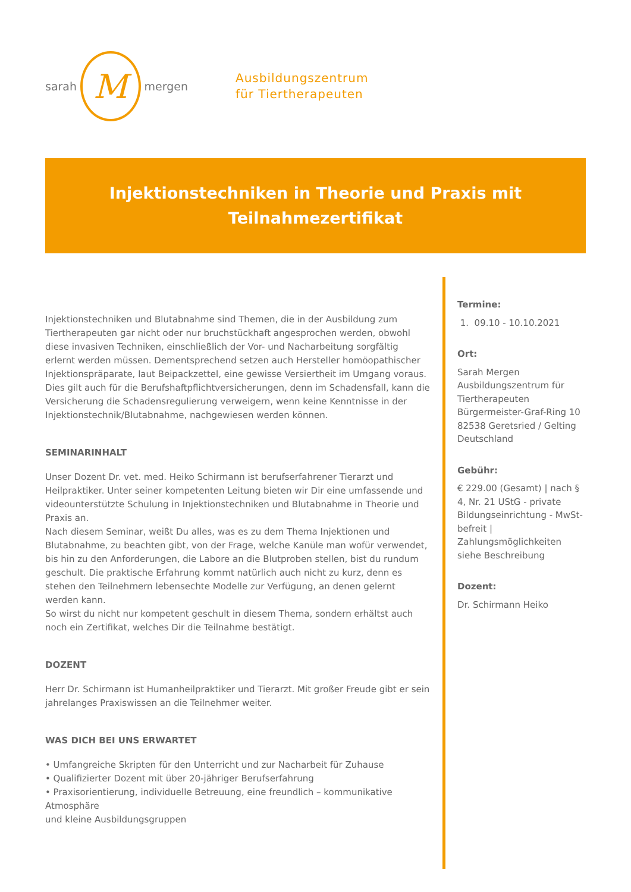sarah M mergen
Ausbildungszentrum
für Tiertherapeuten
Injektionstechniken in Theorie und Praxis mit Teilnahmezertifikat
Injektionstechniken und Blutabnahme sind Themen, die in der Ausbildung zum Tiertherapeuten gar nicht oder nur bruchstückhaft angesprochen werden, obwohl diese invasiven Techniken, einschließlich der Vor- und Nacharbeitung sorgfältig erlernt werden müssen. Dementsprechend setzen auch Hersteller homöopathischer Injektionspräparate, laut Beipackzettel, eine gewisse Versiertheit im Umgang voraus. Dies gilt auch für die Berufshaftpflichtversicherungen, denn im Schadensfall, kann die Versicherung die Schadensregulierung verweigern, wenn keine Kenntnisse in der Injektionstechnik/Blutabnahme, nachgewiesen werden können.
SEMINARINHALT
Unser Dozent Dr. vet. med. Heiko Schirmann ist berufserfahrener Tierarzt und Heilpraktiker. Unter seiner kompetenten Leitung bieten wir Dir eine umfassende und videounterstützte Schulung in Injektionstechniken und Blutabnahme in Theorie und Praxis an.
Nach diesem Seminar, weißt Du alles, was es zu dem Thema Injektionen und Blutabnahme, zu beachten gibt, von der Frage, welche Kanüle man wofür verwendet, bis hin zu den Anforderungen, die Labore an die Blutproben stellen, bist du rundum geschult. Die praktische Erfahrung kommt natürlich auch nicht zu kurz, denn es stehen den Teilnehmern lebensechte Modelle zur Verfügung, an denen gelernt werden kann.
So wirst du nicht nur kompetent geschult in diesem Thema, sondern erhältst auch noch ein Zertifikat, welches Dir die Teilnahme bestätigt.
DOZENT
Herr Dr. Schirmann ist Humanheilpraktiker und Tierarzt. Mit großer Freude gibt er sein jahrelanges Praxiswissen an die Teilnehmer weiter.
WAS DICH BEI UNS ERWARTET
• Umfangreiche Skripten für den Unterricht und zur Nacharbeit für Zuhause
• Qualifizierter Dozent mit über 20-jähriger Berufserfahrung
• Praxisorientierung, individuelle Betreuung, eine freundlich – kommunikative Atmosphäre
und kleine Ausbildungsgruppen
Termine:
1. 09.10 - 10.10.2021
Ort:
Sarah Mergen Ausbildungszentrum für Tiertherapeuten
Bürgermeister-Graf-Ring 10
82538 Geretsried / Gelting
Deutschland
Gebühr:
€ 229.00 (Gesamt) | nach § 4, Nr. 21 UStG - private Bildungseinrichtung - MwSt-befreit | Zahlungsmöglichkeiten siehe Beschreibung
Dozent:
Dr. Schirmann Heiko